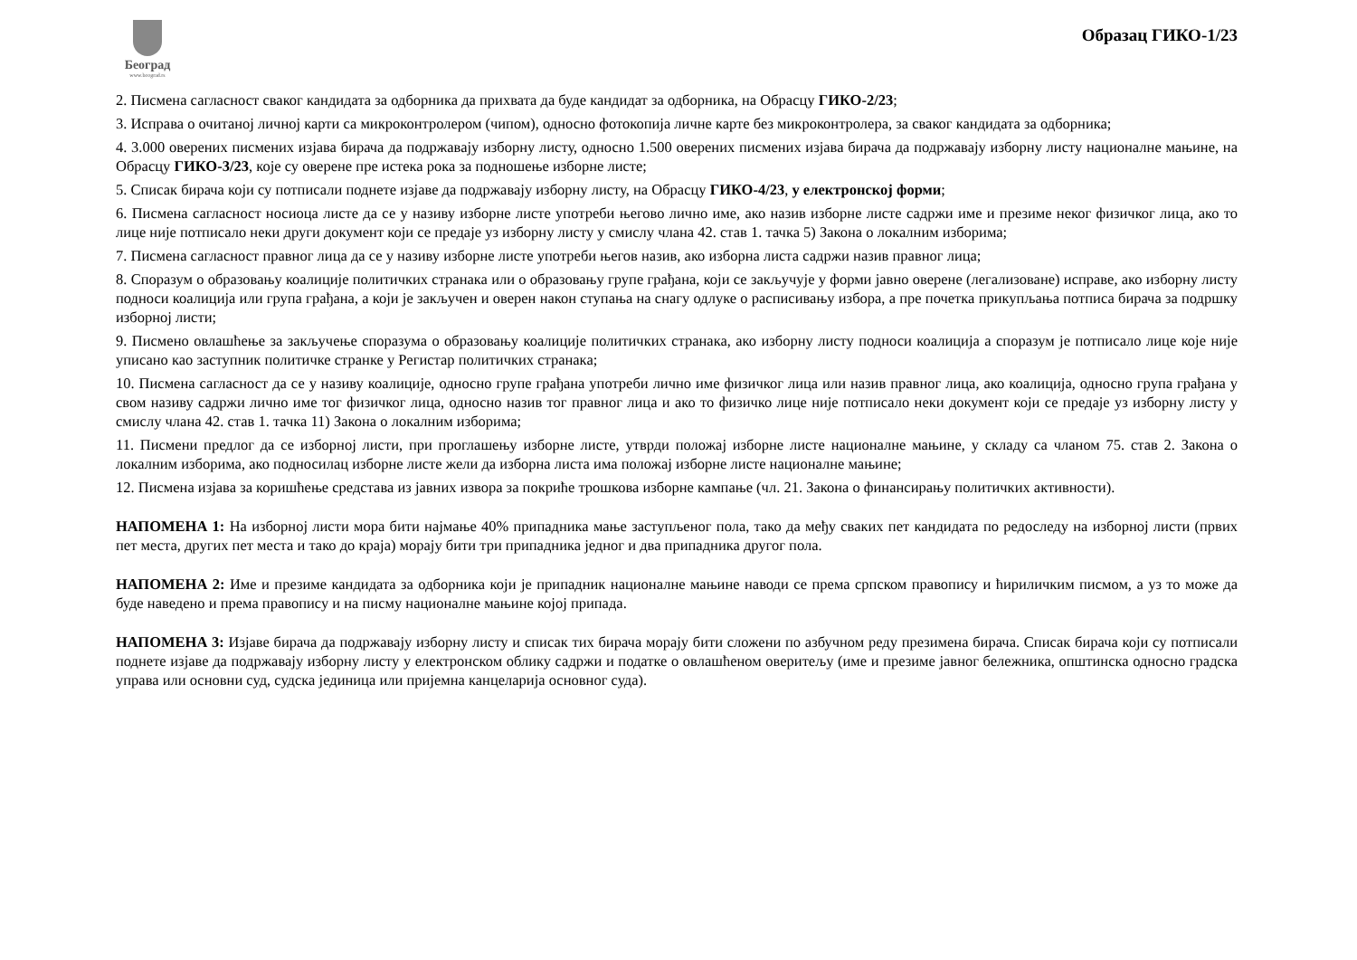Београд
www.beograd.rs
Образац ГИКО-1/23
2. Писмена сагласност сваког кандидата за одборника да прихвата да буде кандидат за одборника, на Обрасцу ГИКО-2/23;
3. Исправа о очитаној личној карти са микроконтролером (чипом), односно фотокопија личне карте без микроконтролера, за сваког кандидата за одборника;
4. 3.000 оверених писмених изјава бирача да подржавају изборну листу, односно 1.500 оверених писмених изјава бирача да подржавају изборну листу националне мањине, на Обрасцу ГИКО-3/23, које су оверене пре истека рока за подношење изборне листе;
5. Списак бирача који су потписали поднете изјаве да подржавају изборну листу, на Обрасцу ГИКО-4/23, у електронској форми;
6. Писмена сагласност носиоца листе да се у називу изборне листе употреби његово лично име, ако назив изборне листе садржи име и презиме неког физичког лица, ако то лице није потписало неки други документ који се предаје уз изборну листу у смислу члана 42. став 1. тачка 5) Закона о локалним изборима;
7. Писмена сагласност правног лица да се у називу изборне листе употреби његов назив, ако изборна листа садржи назив правног лица;
8. Споразум о образовању коалиције политичких странака или о образовању групе грађана, који се закључује у форми јавно оверене (легализоване) исправе, ако изборну листу подноси коалиција или група грађана, а који је закључен и оверен након ступања на снагу одлуке о расписивању избора, а пре почетка прикупљања потписа бирача за подршку изборној листи;
9. Писмено овлашћење за закључење споразума о образовању коалиције политичких странака, ако изборну листу подноси коалиција а споразум је потписало лице које није уписано као заступник политичке странке у Регистар политичких странака;
10. Писмена сагласност да се у називу коалиције, односно групе грађана употреби лично име физичког лица или назив правног лица, ако коалиција, односно група грађана у свом називу садржи лично име тог физичког лица, односно назив тог правног лица и ако то физичко лице није потписало неки документ који се предаје уз изборну листу у смислу члана 42. став 1. тачка 11) Закона о локалним изборима;
11. Писмени предлог да се изборној листи, при проглашењу изборне листе, утврди положај изборне листе националне мањине, у складу са чланом 75. став 2. Закона о локалним изборима, ако подносилац изборне листе жели да изборна листа има положај изборне листе националне мањине;
12. Писмена изјава за коришћење средстава из јавних извора за покриће трошкова изборне кампање (чл. 21. Закона о финансирању политичких активности).
НАПОМЕНА 1: На изборној листи мора бити најмање 40% припадника мање заступљеног пола, тако да међу сваких пет кандидата по редоследу на изборној листи (првих пет места, других пет места и тако до краја) морају бити три припадника једног и два припадника другог пола.
НАПОМЕНА 2: Име и презиме кандидата за одборника који је припадник националне мањине наводи се према српском правопису и ћириличким писмом, а уз то може да буде наведено и према правопису и на писму националне мањине којој припада.
НАПОМЕНА 3: Изјаве бирача да подржавају изборну листу и списак тих бирача морају бити сложени по азбучном реду презимена бирача. Списак бирача који су потписали поднете изјаве да подржавају изборну листу у електронском облику садржи и податке о овлашћеном оверитељу (име и презиме јавног бележника, општинска односно градска управа или основни суд, судска јединица или пријемна канцеларија основног суда).